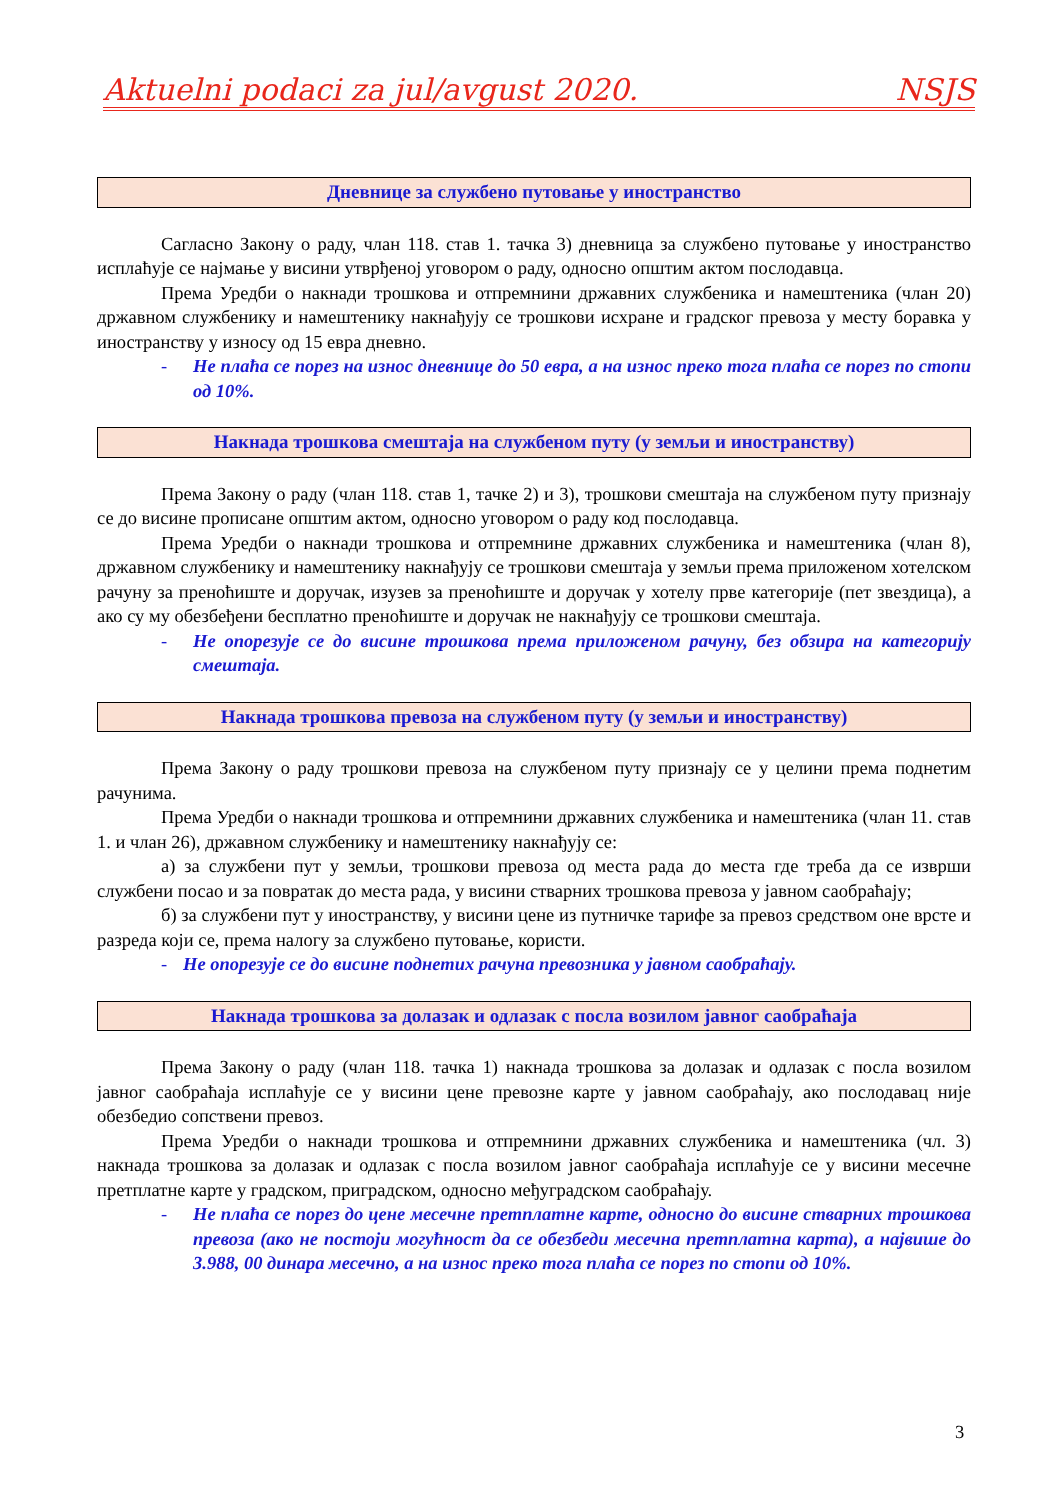Aktuelni podaci za jul/avgust 2020. NSJS
Дневнице за службено путовање у иностранство
Сагласно Закону о раду, члан 118. став 1. тачка 3) дневница за службено путовање у иностранство исплаћује се најмање у висини утврђеној уговором о раду, односно општим актом послодавца.
Према Уредби о накнади трошкова и отпремнини државних службеника и намештеника (члан 20) државном службенику и намештенику накнађују се трошкови исхране и градског превоза у месту боравка у иностранству у износу од 15 евра дневно.
- Не плаћа се порез на износ дневнице до 50 евра, а на износ преко тога плаћа се порез по стопи од 10%.
Накнада трошкова смештаја на службеном путу (у земљи и иностранству)
Према Закону о раду (члан 118. став 1, тачке 2) и 3), трошкови смештаја на службеном путу признају се до висине прописане општим актом, односно уговором о раду код послодавца.
Према Уредби о накнади трошкова и отпремнине државних службеника и намештеника (члан 8), државном службенику и намештенику накнађују се трошкови смештаја у земљи према приложеном хотелском рачуну за преноћиште и доручак, изузев за преноћиште и доручак у хотелу прве категорије (пет звездица), а ако су му обезбеђени бесплатно преноћиште и доручак не накнађују се трошкови смештаја.
- Не опорезује се до висине трошкова према приложеном рачуну, без обзира на категорију смештаја.
Накнада трошкова превоза на службеном путу (у земљи и иностранству)
Према Закону о раду трошкови превоза на службеном путу признају се у целини према поднетим рачунима.
Према Уредби о накнади трошкова и отпремнини државних службеника и намештеника (члан 11. став 1. и члан 26), државном службенику и намештенику накнађују се:
а) за службени пут у земљи, трошкови превоза од места рада до места где треба да се изврши службени посао и за повратак до места рада, у висини стварних трошкова превоза у јавном саобраћају;
б) за службени пут у иностранству, у висини цене из путничке тарифе за превоз средством оне врсте и разреда који се, према налогу за службено путовање, користи.
- Не опорезује се до висине поднетих рачуна превозника у јавном саобраћају.
Накнада трошкова за долазак и одлазак с посла возилом јавног саобраћаја
Према Закону о раду (члан 118. тачка 1) накнада трошкова за долазак и одлазак с посла возилом јавног саобраћаја исплаћује се у висини цене превозне карте у јавном саобраћају, ако послодавац није обезбедио сопствени превоз.
Према Уредби о накнади трошкова и отпремнини државних службеника и намештеника (чл. 3) накнада трошкова за долазак и одлазак с посла возилом јавног саобраћаја исплаћује се у висини месечне претплатне карте у градском, приградском, односно међуградском саобраћају.
- Не плаћа се порез до цене месечне претплатне карте, односно до висине стварних трошкова превоза (ако не постоји могућност да се обезбеди месечна претплатна карта), а највише до 3.988, 00 динара месечно, а на износ преко тога плаћа се порез по стопи од 10%.
3